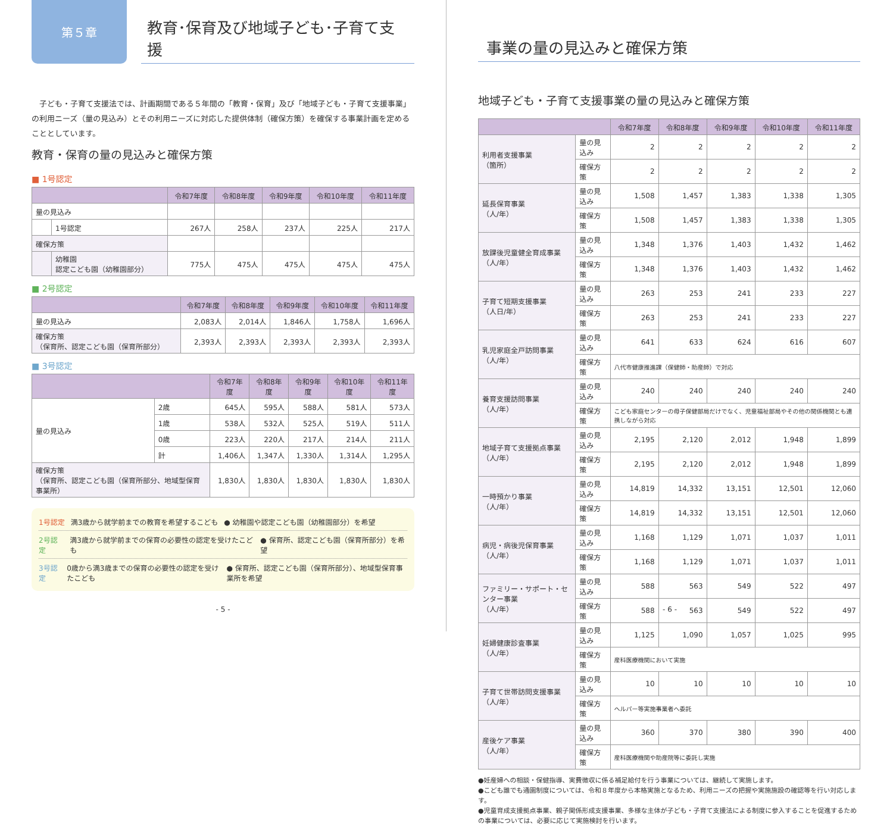第５章
教育･保育及び地域子ども･子育て支援
　子ども・子育て支援法では、計画期間である５年間の「教育・保育」及び「地域子ども・子育て支援事業」の利用ニーズ（量の見込み）とその利用ニーズに対応した提供体制（確保方策）を確保する事業計画を定めることとしています。
教育・保育の量の見込みと確保方策
■ 1号認定
| | | 令和7年度 | 令和8年度 | 令和9年度 | 令和10年度 | 令和11年度 |
| --- | --- | --- | --- | --- | --- | --- |
| 量の見込み | | | | | | |
| | 1号認定 | 267人 | 258人 | 237人 | 225人 | 217人 |
| 確保方策 | | | | | | |
| | 幼稚園 認定こども園（幼稚園部分） | 775人 | 475人 | 475人 | 475人 | 475人 |
■ 2号認定
| | 令和7年度 | 令和8年度 | 令和9年度 | 令和10年度 | 令和11年度 |
| --- | --- | --- | --- | --- | --- |
| 量の見込み | 2,083人 | 2,014人 | 1,846人 | 1,758人 | 1,696人 |
| 確保方策 （保育所、認定こども園（保育所部分） | 2,393人 | 2,393人 | 2,393人 | 2,393人 | 2,393人 |
■ 3号認定
| | | 令和7年度 | 令和8年度 | 令和9年度 | 令和10年度 | 令和11年度 |
| --- | --- | --- | --- | --- | --- | --- |
| 量の見込み | 2歳 | 645人 | 595人 | 588人 | 581人 | 573人 |
| | 1歳 | 538人 | 532人 | 525人 | 519人 | 511人 |
| | 0歳 | 223人 | 220人 | 217人 | 214人 | 211人 |
| | 計 | 1,406人 | 1,347人 | 1,330人 | 1,314人 | 1,295人 |
| 確保方策 （保育所、認定こども園（保育所部分、地域型保育事業所） | | 1,830人 | 1,830人 | 1,830人 | 1,830人 | 1,830人 |
1号認定 満3歳から就学前までの教育を希望するこども ● 幼稚園や認定こども園（幼稚園部分）を希望
2号認定 満3歳から就学前までの保育の必要性の認定を受けたこども ● 保育所、認定こども園（保育所部分）を希望
3号認定 0歳から満3歳までの保育の必要性の認定を受けたこども ● 保育所、認定こども園（保育所部分）、地域型保育事業所を希望
- 5 -
事業の量の見込みと確保方策
地域子ども・子育て支援事業の量の見込みと確保方策
| | | 令和7年度 | 令和8年度 | 令和9年度 | 令和10年度 | 令和11年度 |
| --- | --- | --- | --- | --- | --- | --- |
| 利用者支援事業 （箇所） | 量の見込み | 2 | 2 | 2 | 2 | 2 |
| | 確保方策 | 2 | 2 | 2 | 2 | 2 |
| 延長保育事業 （人/年） | 量の見込み | 1,508 | 1,457 | 1,383 | 1,338 | 1,305 |
| | 確保方策 | 1,508 | 1,457 | 1,383 | 1,338 | 1,305 |
| 放課後児童健全育成事業 （人/年） | 量の見込み | 1,348 | 1,376 | 1,403 | 1,432 | 1,462 |
| | 確保方策 | 1,348 | 1,376 | 1,403 | 1,432 | 1,462 |
| 子育て短期支援事業 （人日/年） | 量の見込み | 263 | 253 | 241 | 233 | 227 |
| | 確保方策 | 263 | 253 | 241 | 233 | 227 |
| 乳児家庭全戸訪問事業 （人/年） | 量の見込み | 641 | 633 | 624 | 616 | 607 |
| | 確保方策 | 八代市健康推進課（保健師・助産師）で対応 | | | | |
| 養育支援訪問事業 （人/年） | 量の見込み | 240 | 240 | 240 | 240 | 240 |
| | 確保方策 | こども家庭センターの母子保健部局だけでなく、児童福祉部局やその他の関係機関とも連携しながら対応 | | | | |
| 地域子育て支援拠点事業 （人/年） | 量の見込み | 2,195 | 2,120 | 2,012 | 1,948 | 1,899 |
| | 確保方策 | 2,195 | 2,120 | 2,012 | 1,948 | 1,899 |
| 一時預かり事業 （人/年） | 量の見込み | 14,819 | 14,332 | 13,151 | 12,501 | 12,060 |
| | 確保方策 | 14,819 | 14,332 | 13,151 | 12,501 | 12,060 |
| 病児・病後児保育事業 （人/年） | 量の見込み | 1,168 | 1,129 | 1,071 | 1,037 | 1,011 |
| | 確保方策 | 1,168 | 1,129 | 1,071 | 1,037 | 1,011 |
| ファミリー・サポート・センター事業 （人/年） | 量の見込み | 588 | 563 | 549 | 522 | 497 |
| | 確保方策 | 588 | 563 | 549 | 522 | 497 |
| 妊婦健康診査事業 （人/年） | 量の見込み | 1,125 | 1,090 | 1,057 | 1,025 | 995 |
| | 確保方策 | 産科医療機関において実施 | | | | |
| 子育て世帯訪問支援事業 （人/年） | 量の見込み | 10 | 10 | 10 | 10 | 10 |
| | 確保方策 | ヘルパー等実施事業者へ委託 | | | | |
| 産後ケア事業 （人/年） | 量の見込み | 360 | 370 | 380 | 390 | 400 |
| | 確保方策 | 産科医療機関や助産院等に委託し実施 | | | | |
●妊産婦への相談・保健指導、実費徴収に係る補足給付を行う事業については、継続して実施します。
●こども誰でも通園制度については、令和８年度から本格実施となるため、利用ニーズの把握や実施施設の確認等を行い対応します。
●児童育成支援拠点事業、親子関係形成支援事業、多様な主体が子ども・子育て支援法による制度に参入することを促進するための事業については、必要に応じて実施検討を行います。
- 6 -